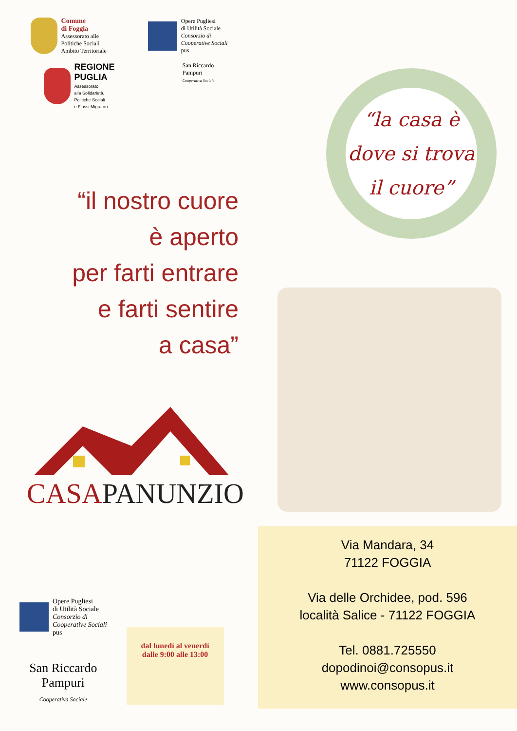Comune
di Foggia
Assessorato alle
Politiche Sociali
Ambito Territoriale
Opere Pugliesi
di Utilità Sociale
Consorzio di
Cooperative Sociali
pus
REGIONE
PUGLIA
Assessorato
alla Solidarietà,
Politiche Sociali
e Flussi Migratori
San Riccardo
Pampuri
Cooperativa Sociale
“il nostro cuore
è aperto
per farti entrare
e farti sentire
a casa”
CASAPANUNZIO
Opere Pugliesi
di Utilità Sociale
Consorzio di
Cooperative Sociali
pus
San Riccardo
Pampuri
Cooperativa Sociale
dal lunedì al venerdì
dalle 9:00 alle 13:00
“la casa è
dove si trova
il cuore”
Via Mandara, 34
71122 FOGGIA
Via delle Orchidee, pod. 596
località Salice - 71122 FOGGIA
Tel. 0881.725550
dopodinoi@consopus.it
www.consopus.it